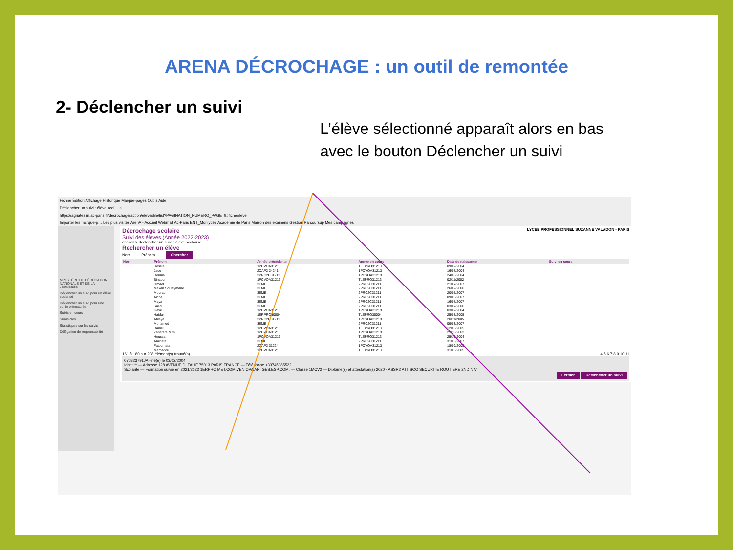ARENA DÉCROCHAGE : un outil de remontée
2- Déclencher un suivi
L’élève sélectionné apparaît alors en bas avec le bouton Déclencher un suivi
Fichier Édition Affichage Historique Marque-pages Outils Aide
Déclencher un suivi : élève scol… ×
https://agriates.in.ac-paris.fr/decrochage/action/elevesBe/list?PAGINATION_NUMERO_PAGE=9#ficheEleve
Importer les marque-p… Les plus visités ArenA - Accueil Webmail Ac-Paris ENT_Monlycée Académie de Paris Maison des examens Gestion Parcoursup Mes campagnes
MINISTÈRE DE L'ÉDUCATION NATIONALE ET DE LA JEUNESSE
Déclencher un suivi pour un élève scolarisé
Déclencher un suivi pour une sortie prématurée
Suivis en cours
Suivis clos
Statistiques sur les suivis
Délégation de responsabilité
LYCEE PROFESSIONNEL SUZANNE VALADON - PARIS
Décrochage scolaire
Suivi des élèves (Année 2022-2023)
accueil > déclencher un suivi : élève scolarisé
Rechercher un élève
Nom ____ Prénom ____ Chercher
| Nom | Prénom | Année précédente | Année en cours | Date de naissance | Suivi en cours |
| --- | --- | --- | --- | --- | --- |
| | Rosele | 1PCVOA31213 | TLEPRO31213 | 09/02/2004 | |
| | Jade | 2CAP2 24241 | 1PCVOA31213 | 16/07/2004 | |
| | Dounia | 2PRC2C31211 | 1PCVOA31213 | 24/06/2004 | |
| | Binaou | 1PCVOA31213 | TLEPRO31213 | 02/11/2002 | |
| | Ismael | 3EME | 2PRC2C31211 | 21/07/2007 | |
| | Makan Souleymane | 3EME | 2PRC2C31211 | 26/02/2006 | |
| | Mouradi | 3EME | 2PRC2C31211 | 20/05/2007 | |
| | Aicha | 3EME | 2PRC2C31211 | 09/03/2007 | |
| | Maya | 3EME | 2PRC2C31211 | 16/07/2007 | |
| | Saliou | 3EME | 2PRC2C31211 | 03/07/2006 | |
| | Gaye | 1PCVOA31213 | 1PCVOA31213 | 03/02/2004 | |
| | Haidar | 1ERPRO30004 | TLEPRO30004 | 25/08/2005 | |
| | Ablaye | 2PRC2C31211 | 1PCVOA31213 | 20/11/2005 | |
| | Mohamed | 3EME | 2PRC2C31211 | 09/03/2007 | |
| | Daniel | 1PCVOA31213 | TLEPRO31213 | 12/05/2005 | |
| | Zanatara Mim | 1PCVOA31213 | 1PCVOA31213 | 25/10/2003 | |
| | Houssam | 1PCVOA31213 | TLEPRO31213 | 25/10/2004 | |
| | Aminata | 3EME | 2PRC2C31211 | 31/05/2007 | |
| | Fatoumata | 2CAP2 31224 | 1PCVOA31213 | 18/09/2005 | |
| | Mamadou | 1PCVOA31213 | TLEPRO31213 | 31/05/2005 | |
161 à 180 sur 208 élément(s) trouvé(s) 4 5 6 7 8 9 10 11
070823791JA - né(e) le 03/02/2004
Identité — Adresse 128 AVENUE D ITALIE 75013 PARIS FRANCE — Téléphone +33745085522
Scolarité — Formation suivie en 2021/2022 1ERPRO MET.COM.VEN.OPA ANI.GES.ESP.COM. — Classe 1MCV2 — Diplôme(s) et attestation(s) 2020 - ASSR2 ATT SCO SECURITE ROUTIERE 2ND NIV
Fermer Déclencher un suivi